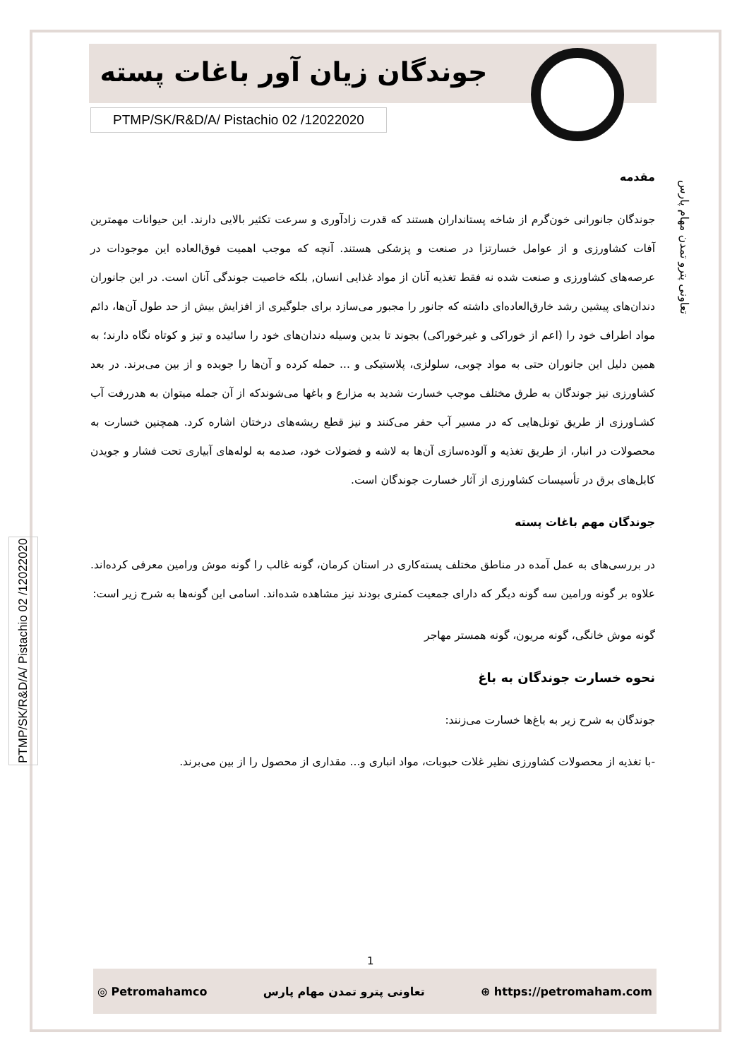جوندگان زیان آور باغات پسته
PTMP/SK/R&D/A/ Pistachio 02 /12022020
تعاونی پترو تمدن مهام پارس
PTMP/SK/R&D/A/ Pistachio 02 /12022020
مقدمه
جوندگان جانورانی خون‌گرم از شاخه پستانداران هستند که قدرت زادآوری و سرعت تکثیر بالایی دارند. این حیوانات مهمترین آفات کشاورزی و از عوامل خسارتزا در صنعت و پزشکی هستند. آنچه که موجب اهمیت فوق‌العاده این موجودات در عرصه‌های کشاورزی و صنعت شده نه فقط تغذیه آنان از مواد غذایی انسان, بلکه خاصیت جوندگی آنان است. در این جانوران دندان‌های پیشین رشد خارق‌العاده‌ای داشته که جانور را مجبور می‌سازد برای جلوگیری از افزایش بیش از حد طول آن‌ها، دائم مواد اطراف خود را (اعم از خوراکی و غیرخوراکی) بجوند تا بدین وسیله دندان‌های خود را سائیده و تیز و کوتاه نگاه دارند؛ به همین دلیل این جانوران حتی به مواد چوبی، سلولزی، پلاستیکی و ... حمله کرده و آن‌ها را جویده و از بین می‌برند. در بعد کشاورزی نیز جوندگان به طرق مختلف موجب خسارت شدید به مزارع و باغها می‌شوندکه از آن جمله میتوان به هدررفت آب کشـاورزی از طریق تونل‌هایی که در مسیر آب حفر می‌کنند و نیز قطع ریشه‌های درختان اشاره کرد. همچنین خسارت به محصولات در انبار، از طریق تغذیه و آلوده‌سازی آن‌ها به لاشه و فضولات خود، صدمه به لوله‌های آبیاری تحت فشار و جویدن کابل‌های برق در تأسیسات کشاورزی از آثار خسارت جوندگان است.
جوندگان مهم باغات پسته
در بررسی‌های به عمل آمده در مناطق مختلف پسته‌کاری در استان کرمان، گونه غالب را گونه موش ورامین معرفی کرده‌اند. علاوه بر گونه ورامین سه گونه دیگر که دارای جمعیت کمتری بودند نیز مشاهده شده‌اند. اسامی این گونه‌ها به شرح زیر است:
گونه موش خانگی، گونه مریون، گونه همستر مهاجر
نحوه خسارت جوندگان به باغ
جوندگان به شرح زیر به باغ‌ها خسارت می‌زنند:
-با تغذیه از محصولات کشاورزی نظیر غلات حبوبات، مواد انباری و... مقداری از محصول را از بین می‌برند.
1
◎ Petromahamco تعاونی پترو تمدن مهام پارس ⊕ https://petromaham.com